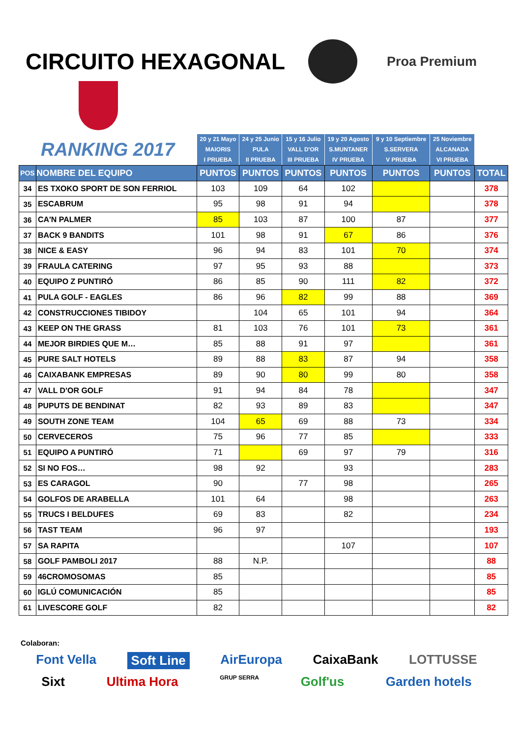CIRCUITO HEXAGONAL
Proa Premium
| RANKING 2017 | | 20 y 21 Mayo MAIORIS I PRUEBA | 24 y 25 Junio PULA II PRUEBA | 15 y 16 Julio VALL D'OR III PRUEBA | 19 y 20 Agosto S.MUNTANER IV PRUEBA | 9 y 10 Septiembre S.SERVERA V PRUEBA | 25 Noviembre ALCANADA VI PRUEBA | |
| --- | --- | --- | --- | --- | --- | --- | --- | --- |
| POS | NOMBRE DEL EQUIPO | PUNTOS | PUNTOS | PUNTOS | PUNTOS | PUNTOS | PUNTOS | TOTAL |
| 34 | ES TXOKO SPORT DE SON FERRIOL | 103 | 109 | 64 | 102 | | | 378 |
| 35 | ESCABRUM | 95 | 98 | 91 | 94 | | | 378 |
| 36 | CA'N PALMER | 85 | 103 | 87 | 100 | 87 | | 377 |
| 37 | BACK 9 BANDITS | 101 | 98 | 91 | 67 | 86 | | 376 |
| 38 | NICE & EASY | 96 | 94 | 83 | 101 | 70 | | 374 |
| 39 | FRAULA CATERING | 97 | 95 | 93 | 88 | | | 373 |
| 40 | EQUIPO Z PUNTIRÓ | 86 | 85 | 90 | 111 | 82 | | 372 |
| 41 | PULA GOLF - EAGLES | 86 | 96 | 82 | 99 | 88 | | 369 |
| 42 | CONSTRUCCIONES TIBIDOY | | 104 | 65 | 101 | 94 | | 364 |
| 43 | KEEP ON THE GRASS | 81 | 103 | 76 | 101 | 73 | | 361 |
| 44 | MEJOR BIRDIES QUE M… | 85 | 88 | 91 | 97 | | | 361 |
| 45 | PURE SALT HOTELS | 89 | 88 | 83 | 87 | 94 | | 358 |
| 46 | CAIXABANK EMPRESAS | 89 | 90 | 80 | 99 | 80 | | 358 |
| 47 | VALL D'OR GOLF | 91 | 94 | 84 | 78 | | | 347 |
| 48 | PUPUTS DE BENDINAT | 82 | 93 | 89 | 83 | | | 347 |
| 49 | SOUTH ZONE TEAM | 104 | 65 | 69 | 88 | 73 | | 334 |
| 50 | CERVECEROS | 75 | 96 | 77 | 85 | | | 333 |
| 51 | EQUIPO A PUNTIRÓ | 71 | | 69 | 97 | 79 | | 316 |
| 52 | SI NO FOS… | 98 | 92 | | 93 | | | 283 |
| 53 | ES CARAGOL | 90 | | 77 | 98 | | | 265 |
| 54 | GOLFOS DE ARABELLA | 101 | 64 | | 98 | | | 263 |
| 55 | TRUCS I BELDUFES | 69 | 83 | | 82 | | | 234 |
| 56 | TAST TEAM | 96 | 97 | | | | | 193 |
| 57 | SA RAPITA | | | | 107 | | | 107 |
| 58 | GOLF PAMBOLI 2017 | 88 | N.P. | | | | | 88 |
| 59 | 46CROMOSOMAS | 85 | | | | | | 85 |
| 60 | IGLÚ COMUNICACIÓN | 85 | | | | | | 85 |
| 61 | LIVESCORE GOLF | 82 | | | | | | 82 |
Colaboran:
Font Vella Soft Line AirEuropa CaixaBank LOTTUSSE
Sixt Ultima Hora GRUP SERRA Golf'us Garden hotels